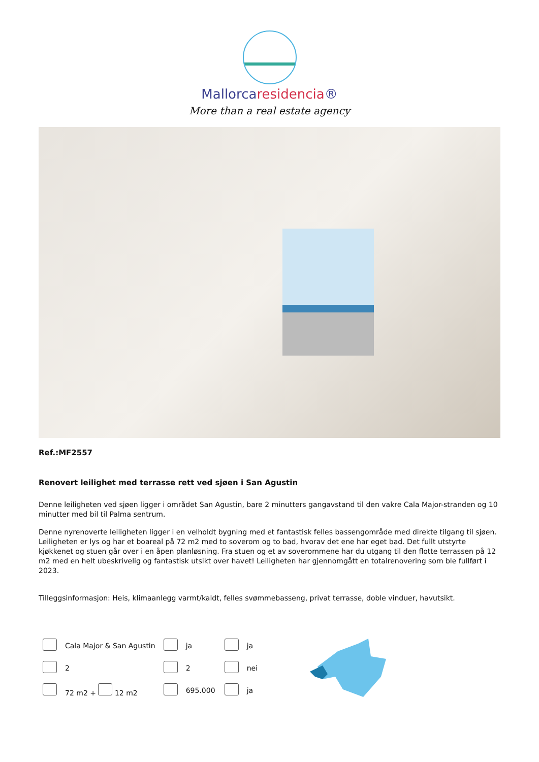Mallorcaresidencia®
More than a real estate agency
Ref.:MF2557
Renovert leilighet med terrasse rett ved sjøen i San Agustin
Denne leiligheten ved sjøen ligger i området San Agustin, bare 2 minutters gangavstand til den vakre Cala Major-stranden og 10 minutter med bil til Palma sentrum.
Denne nyrenoverte leiligheten ligger i en velholdt bygning med et fantastisk felles bassengområde med direkte tilgang til sjøen. Leiligheten er lys og har et boareal på 72 m2 med to soverom og to bad, hvorav det ene har eget bad. Det fullt utstyrte kjøkkenet og stuen går over i en åpen planløsning. Fra stuen og et av soverommene har du utgang til den flotte terrassen på 12 m2 med en helt ubeskrivelig og fantastisk utsikt over havet! Leiligheten har gjennomgått en totalrenovering som ble fullført i 2023.
Tilleggsinformasjon: Heis, klimaanlegg varmt/kaldt, felles svømmebasseng, privat terrasse, doble vinduer, havutsikt.
| | Cala Major & San Agustin | | ja | | ja |
| | 2 | | 2 | | nei |
| | 72 m2 + 12 m2 | | 695.000 | | ja |